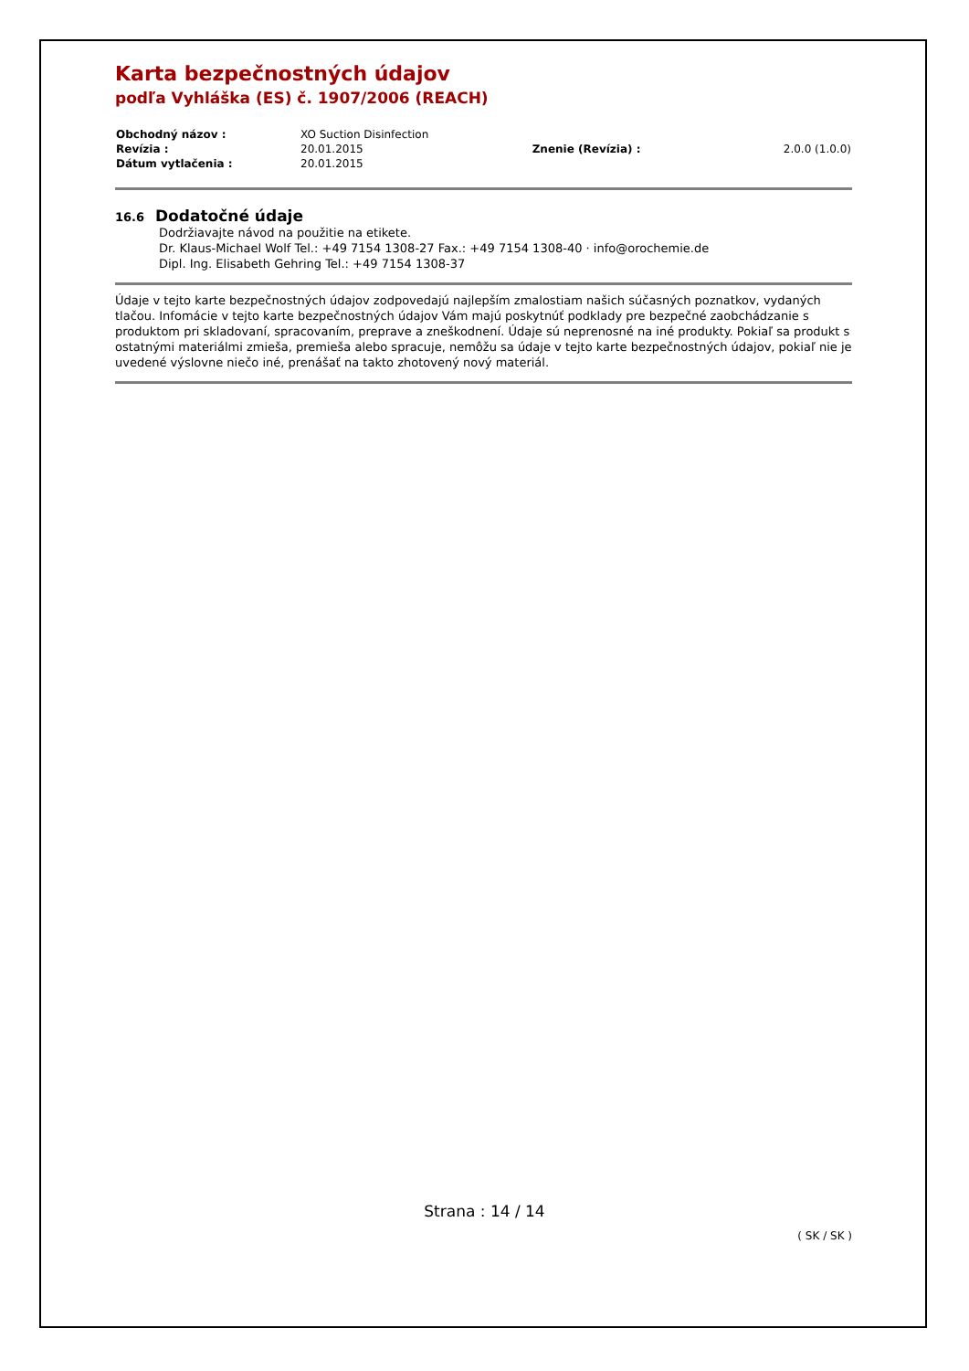Karta bezpečnostných údajov
podľa Vyhláška (ES) č. 1907/2006 (REACH)
| Obchodný názov : | XO Suction Disinfection | | |
| Revízia : | 20.01.2015 | Znenie (Revízia) : | 2.0.0 (1.0.0) |
| Dátum vytlačenia : | 20.01.2015 | | |
16.6 Dodatočné údaje
Dodržiavajte návod na použitie na etikete.
Dr. Klaus-Michael Wolf Tel.: +49 7154 1308-27 Fax.: +49 7154 1308-40 · info@orochemie.de
Dipl. Ing. Elisabeth Gehring Tel.: +49 7154 1308-37
Údaje v tejto karte bezpečnostných údajov zodpovedajú najlepším zmalostiam našich súčasných poznatkov, vydaných tlačou. Infomácie v tejto karte bezpečnostných údajov Vám majú poskytnúť podklady pre bezpečné zaobchádzanie s produktom pri skladovaní, spracovaním, preprave a zneškodnení. Údaje sú neprenosné na iné produkty. Pokiaľ sa produkt s ostatnými materiálmi zmieša, premieša alebo spracuje, nemôžu sa údaje v tejto karte bezpečnostných údajov, pokiaľ nie je uvedené výslovne niečo iné, prenášať na takto zhotovený nový materiál.
Strana : 14 / 14
( SK / SK )